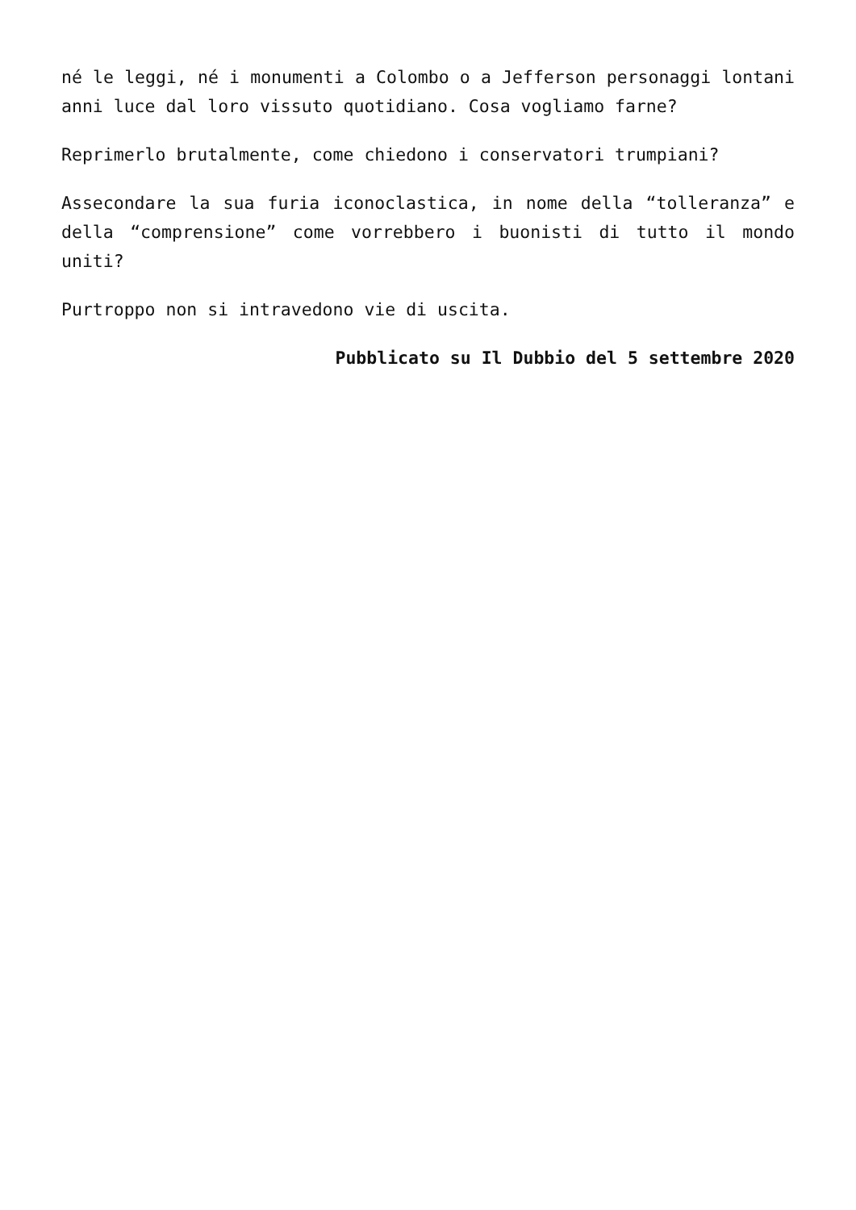né le leggi, né i monumenti a Colombo o a Jefferson personaggi lontani anni luce dal loro vissuto quotidiano. Cosa vogliamo farne?
Reprimerlo brutalmente, come chiedono i conservatori trumpiani?
Assecondare la sua furia iconoclastica, in nome della “tolleranza” e della “comprensione” come vorrebbero i buonisti di tutto il mondo uniti?
Purtroppo non si intravedono vie di uscita.
Pubblicato su Il Dubbio del 5 settembre 2020